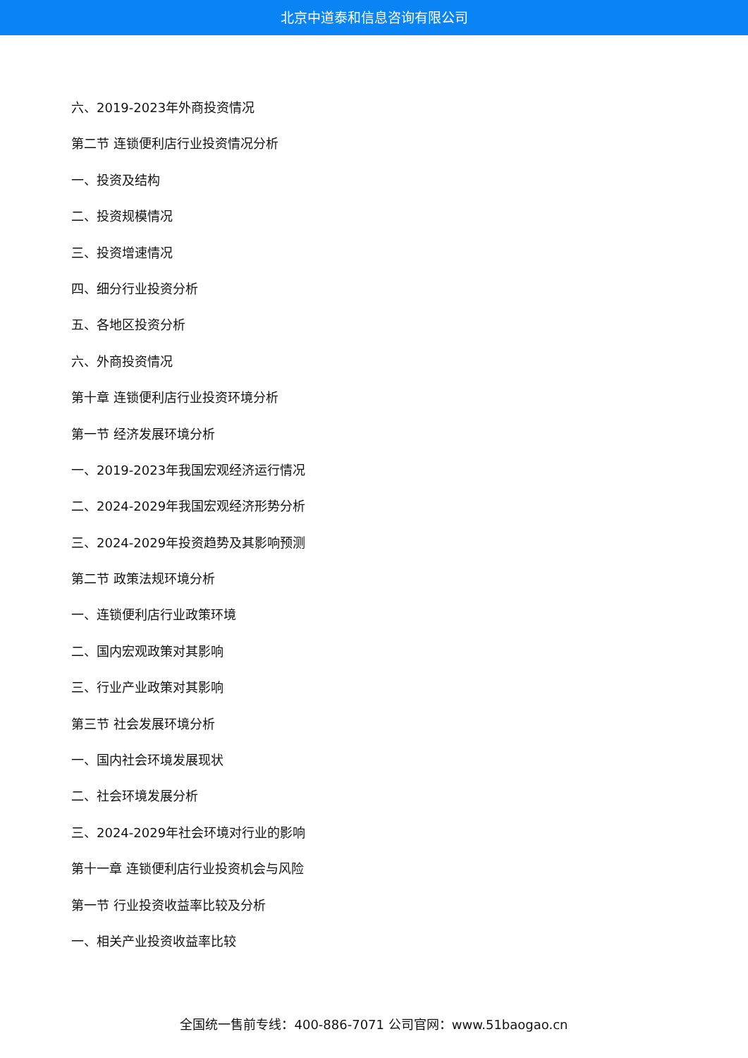北京中道泰和信息咨询有限公司
六、2019-2023年外商投资情况
第二节 连锁便利店行业投资情况分析
一、投资及结构
二、投资规模情况
三、投资增速情况
四、细分行业投资分析
五、各地区投资分析
六、外商投资情况
第十章 连锁便利店行业投资环境分析
第一节 经济发展环境分析
一、2019-2023年我国宏观经济运行情况
二、2024-2029年我国宏观经济形势分析
三、2024-2029年投资趋势及其影响预测
第二节 政策法规环境分析
一、连锁便利店行业政策环境
二、国内宏观政策对其影响
三、行业产业政策对其影响
第三节 社会发展环境分析
一、国内社会环境发展现状
二、社会环境发展分析
三、2024-2029年社会环境对行业的影响
第十一章 连锁便利店行业投资机会与风险
第一节 行业投资收益率比较及分析
一、相关产业投资收益率比较
全国统一售前专线：400-886-7071 公司官网：www.51baogao.cn